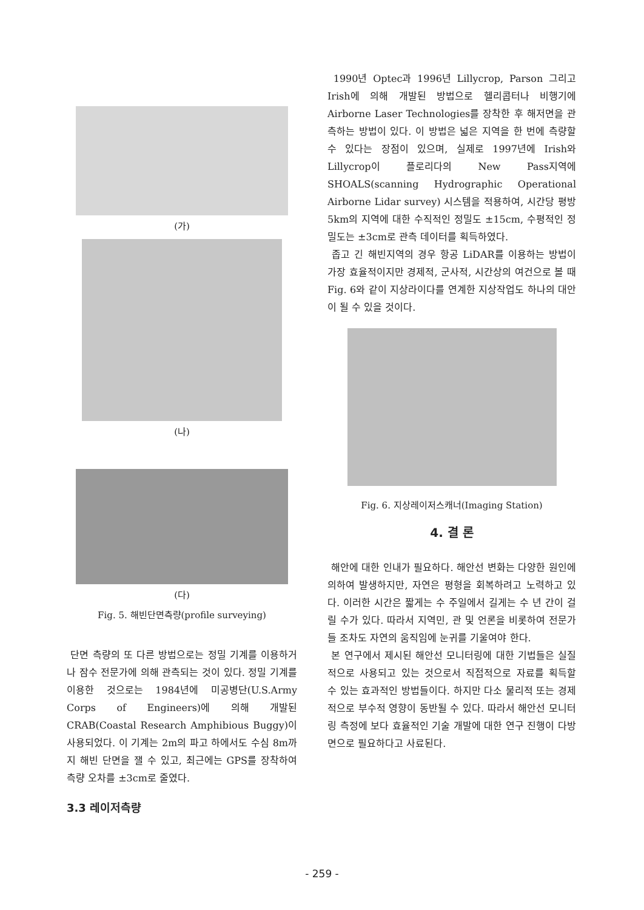(가)
(나)
(다)
Fig. 5. 해빈단면측량(profile surveying)
단면 측량의 또 다른 방법으로는 정밀 기계를 이용하거나 잠수 전문가에 의해 관측되는 것이 있다. 정밀 기계를 이용한 것으로는 1984년에 미공병단(U.S.Army Corps of Engineers)에 의해 개발된 CRAB(Coastal Research Amphibious Buggy)이 사용되었다. 이 기계는 2m의 파고 하에서도 수심 8m까지 해빈 단면을 잴 수 있고, 최근에는 GPS를 장착하여 측량 오차를 ±3cm로 줄였다.
3.3 레이저측량
1990년 Optec과 1996년 Lillycrop, Parson 그리고 Irish에 의해 개발된 방법으로 헬리콥터나 비행기에 Airborne Laser Technologies를 장착한 후 해저면을 관측하는 방법이 있다. 이 방법은 넓은 지역을 한 번에 측량할 수 있다는 장점이 있으며, 실제로 1997년에 Irish와 Lillycrop이 플로리다의 New Pass지역에 SHOALS(scanning Hydrographic Operational Airborne Lidar survey) 시스템을 적용하여, 시간당 평방 5km의 지역에 대한 수직적인 정밀도 ±15cm, 수평적인 정밀도는 ±3cm로 관측 데이터를 획득하였다.
좁고 긴 해빈지역의 경우 항공 LiDAR를 이용하는 방법이 가장 효율적이지만 경제적, 군사적, 시간상의 여건으로 볼 때 Fig. 6와 같이 지상라이다를 연계한 지상작업도 하나의 대안이 될 수 있을 것이다.
Fig. 6. 지상레이저스캐너(Imaging Station)
4. 결 론
해안에 대한 인내가 필요하다. 해안선 변화는 다양한 원인에 의하여 발생하지만, 자연은 평형을 회복하려고 노력하고 있다. 이러한 시간은 짧게는 수 주일에서 길게는 수 년 간이 걸릴 수가 있다. 따라서 지역민, 관 및 언론을 비롯하여 전문가들 조차도 자연의 움직임에 눈귀를 기울여야 한다.
본 연구에서 제시된 해안선 모니터링에 대한 기법들은 실질적으로 사용되고 있는 것으로서 직접적으로 자료를 획득할 수 있는 효과적인 방법들이다. 하지만 다소 물리적 또는 경제적으로 부수적 영향이 동반될 수 있다. 따라서 해안선 모니터링 측정에 보다 효율적인 기술 개발에 대한 연구 진행이 다방면으로 필요하다고 사료된다.
- 259 -